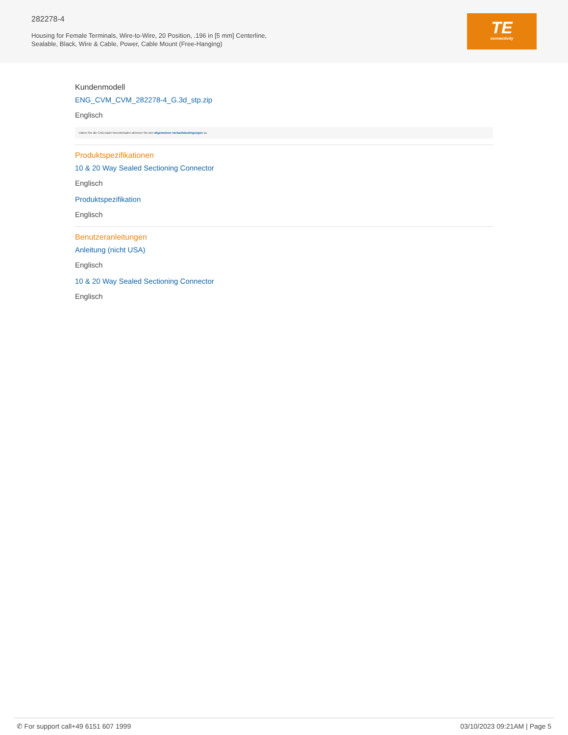282278-4
Housing for Female Terminals, Wire-to-Wire, 20 Position, .196 in [5 mm] Centerline, Sealable, Black, Wire & Cable, Power, Cable Mount (Free-Hanging)
TE
connectivity
Kundenmodell
ENG_CVM_CVM_282278-4_G.3d_stp.zip
Englisch
Indem Sie die CAD-Datei herunterladen stimmen Sie den allgemeinen Verkaufsbedingungen zu.
Produktspezifikationen
10 & 20 Way Sealed Sectioning Connector
Englisch
Produktspezifikation
Englisch
Benutzeranleitungen
Anleitung (nicht USA)
Englisch
10 & 20 Way Sealed Sectioning Connector
Englisch
✆ For support call+49 6151 607 1999 03/10/2023 09:21AM | Page 5